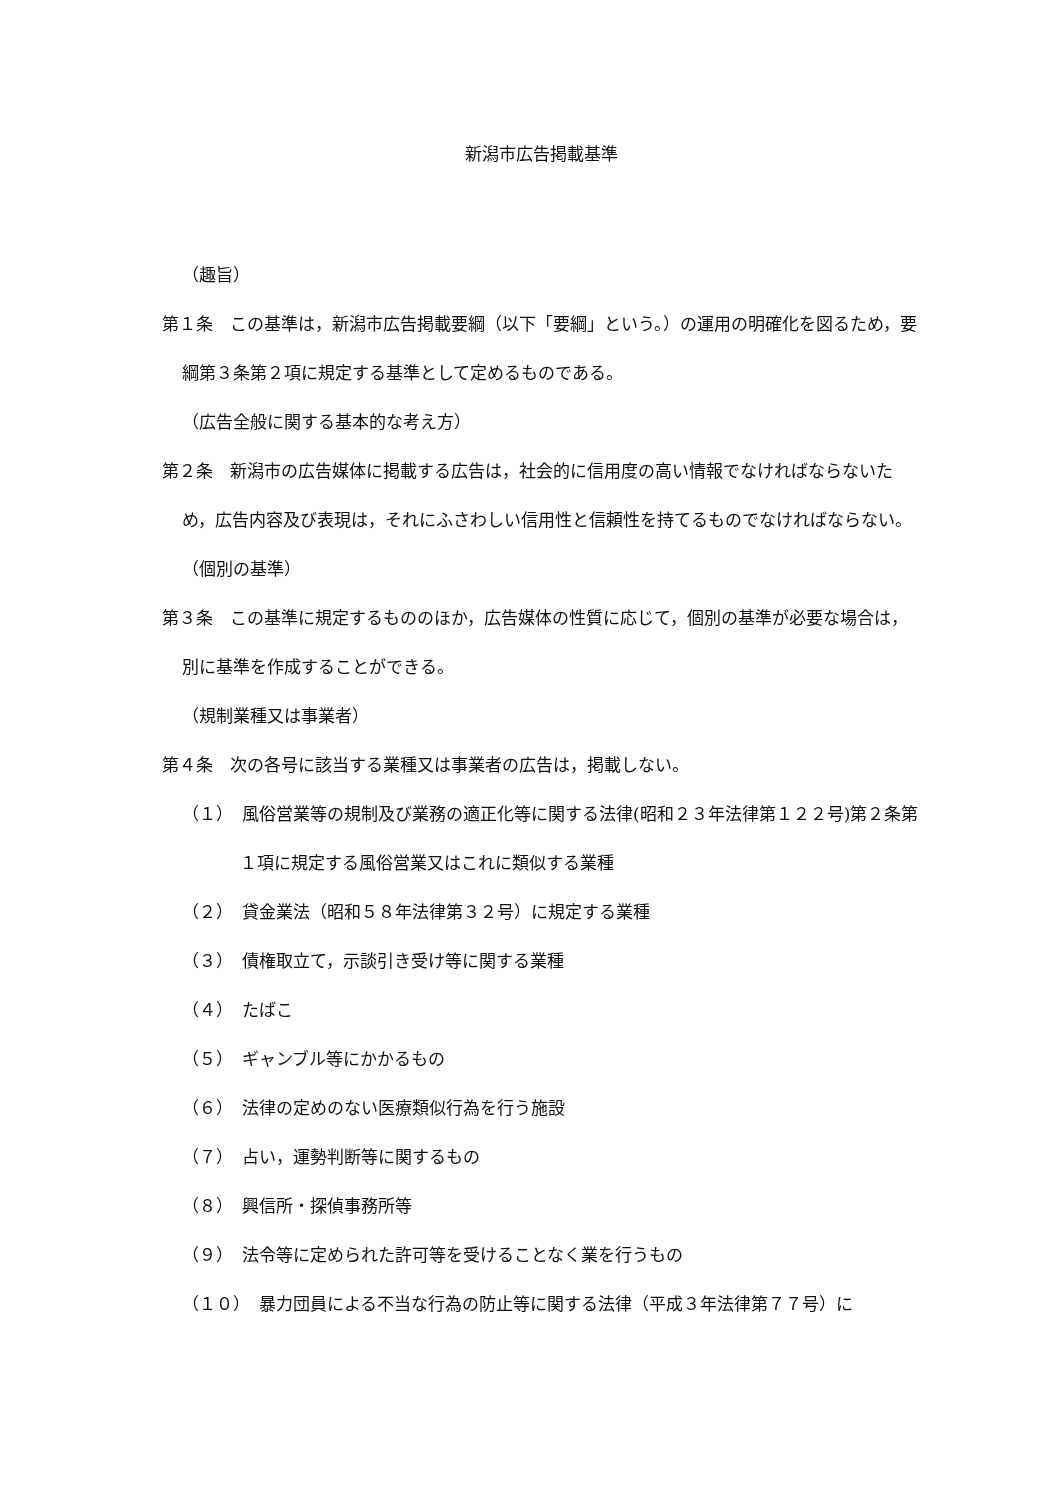新潟市広告掲載基準
（趣旨）
第１条　この基準は，新潟市広告掲載要綱（以下「要綱」という。）の運用の明確化を図るため，要綱第３条第２項に規定する基準として定めるものである。
（広告全般に関する基本的な考え方）
第２条　新潟市の広告媒体に掲載する広告は，社会的に信用度の高い情報でなければならないため，広告内容及び表現は，それにふさわしい信用性と信頼性を持てるものでなければならない。
（個別の基準）
第３条　この基準に規定するもののほか，広告媒体の性質に応じて，個別の基準が必要な場合は，別に基準を作成することができる。
（規制業種又は事業者）
第４条　次の各号に該当する業種又は事業者の広告は，掲載しない。
（１）　風俗営業等の規制及び業務の適正化等に関する法律(昭和２３年法律第１２２号)第２条第１項に規定する風俗営業又はこれに類似する業種
（２）　貸金業法（昭和５８年法律第３２号）に規定する業種
（３）　債権取立て，示談引き受け等に関する業種
（４）　たばこ
（５）　ギャンブル等にかかるもの
（６）　法律の定めのない医療類似行為を行う施設
（７）　占い，運勢判断等に関するもの
（８）　興信所・探偵事務所等
（９）　法令等に定められた許可等を受けることなく業を行うもの
（１０）　暴力団員による不当な行為の防止等に関する法律（平成３年法律第７７号）に